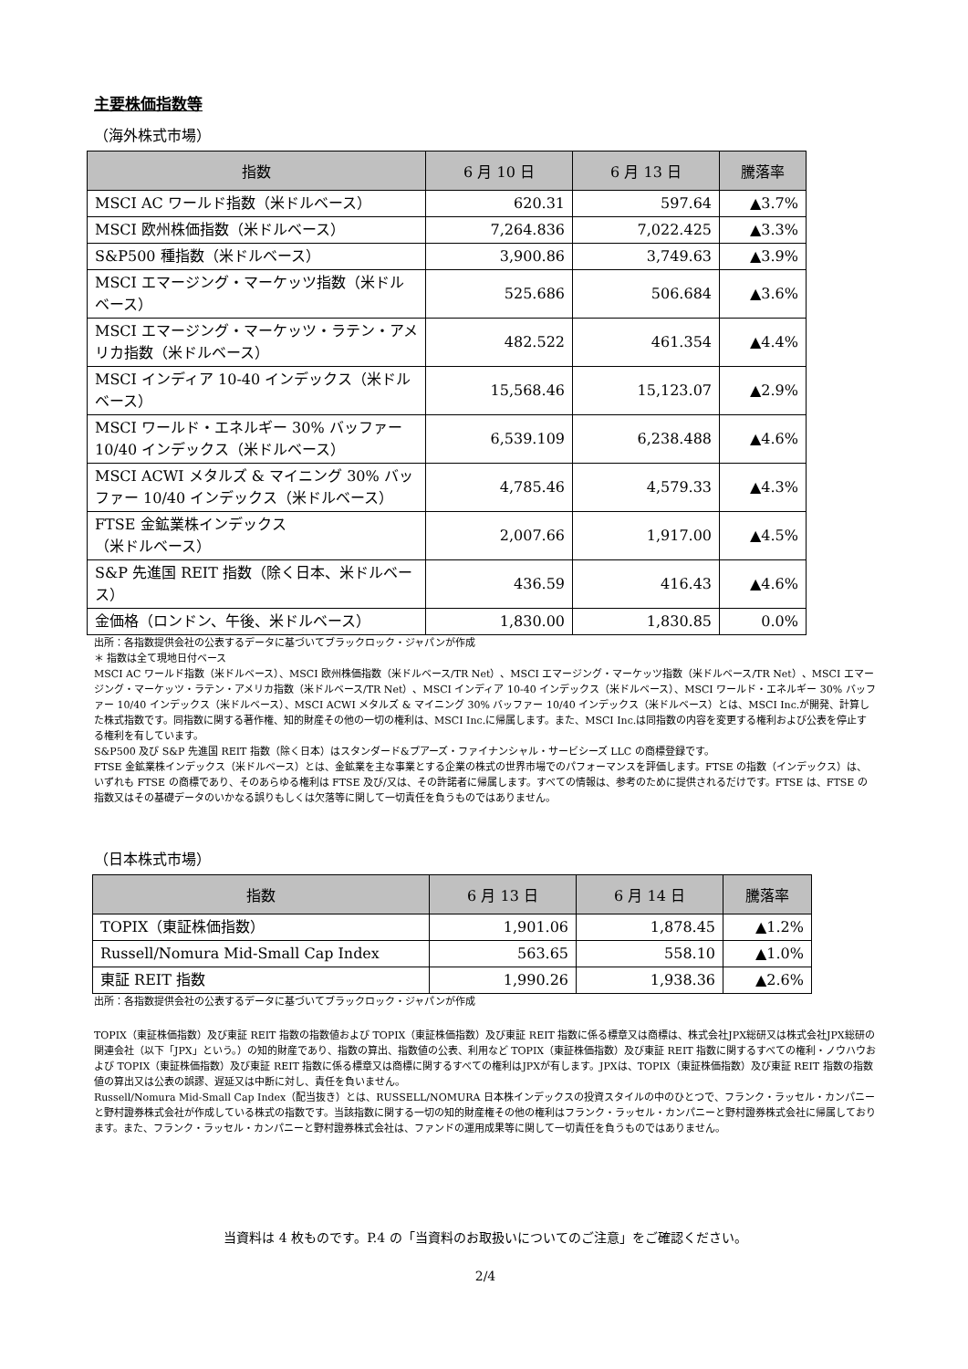主要株価指数等
（海外株式市場）
| 指数 | 6 月 10 日 | 6 月 13 日 | 騰落率 |
| --- | --- | --- | --- |
| MSCI AC ワールド指数（米ドルベース） | 620.31 | 597.64 | ▲3.7% |
| MSCI 欧州株価指数（米ドルベース） | 7,264.836 | 7,022.425 | ▲3.3% |
| S&P500 種指数（米ドルベース） | 3,900.86 | 3,749.63 | ▲3.9% |
| MSCI エマージング・マーケッツ指数（米ドルベース） | 525.686 | 506.684 | ▲3.6% |
| MSCI エマージング・マーケッツ・ラテン・アメリカ指数（米ドルベース） | 482.522 | 461.354 | ▲4.4% |
| MSCI インディア 10-40 インデックス（米ドルベース） | 15,568.46 | 15,123.07 | ▲2.9% |
| MSCI ワールド・エネルギー 30% バッファー 10/40 インデックス（米ドルベース） | 6,539.109 | 6,238.488 | ▲4.6% |
| MSCI ACWI メタルズ & マイニング 30% バッファー 10/40 インデックス（米ドルベース） | 4,785.46 | 4,579.33 | ▲4.3% |
| FTSE 金鉱業株インデックス （米ドルベース） | 2,007.66 | 1,917.00 | ▲4.5% |
| S&P 先進国 REIT 指数（除く日本、米ドルベース） | 436.59 | 416.43 | ▲4.6% |
| 金価格（ロンドン、午後、米ドルベース） | 1,830.00 | 1,830.85 | 0.0% |
出所：各指数提供会社の公表するデータに基づいてブラックロック・ジャパンが作成
＊ 指数は全て現地日付ベース
MSCI AC ワールド指数（米ドルベース）、MSCI 欧州株価指数（米ドルベース/TR Net）、MSCI エマージング・マーケッツ指数（米ドルベース/TR Net）、MSCI エマージング・マーケッツ・ラテン・アメリカ指数（米ドルベース/TR Net）、MSCI インディア 10-40 インデックス（米ドルベース）、MSCI ワールド・エネルギー 30% バッファー 10/40 インデックス（米ドルベース）、MSCI ACWI メタルズ & マイニング 30% バッファー 10/40 インデックス（米ドルベース）とは、MSCI Inc.が開発、計算した株式指数です。同指数に関する著作権、知的財産その他の一切の権利は、MSCI Inc.に帰属します。また、MSCI Inc.は同指数の内容を変更する権利および公表を停止する権利を有しています。
S&P500 及び S&P 先進国 REIT 指数（除く日本）はスタンダード&プアーズ・ファイナンシャル・サービシーズ LLC の商標登録です。
FTSE 金鉱業株インデックス（米ドルベース）とは、金鉱業を主な事業とする企業の株式の世界市場でのパフォーマンスを評価します。FTSE の指数（インデックス）は、いずれも FTSE の商標であり、そのあらゆる権利は FTSE 及び/又は、その許諾者に帰属します。すべての情報は、参考のために提供されるだけです。FTSE は、FTSE の指数又はその基礎データのいかなる誤りもしくは欠落等に関して一切責任を負うものではありません。
（日本株式市場）
| 指数 | 6 月 13 日 | 6 月 14 日 | 騰落率 |
| --- | --- | --- | --- |
| TOPIX（東証株価指数） | 1,901.06 | 1,878.45 | ▲1.2% |
| Russell/Nomura Mid-Small Cap Index | 563.65 | 558.10 | ▲1.0% |
| 東証 REIT 指数 | 1,990.26 | 1,938.36 | ▲2.6% |
出所：各指数提供会社の公表するデータに基づいてブラックロック・ジャパンが作成
TOPIX（東証株価指数）及び東証 REIT 指数の指数値および TOPIX（東証株価指数）及び東証 REIT 指数に係る標章又は商標は、株式会社JPX総研又は株式会社JPX総研の関連会社（以下「JPX」という。）の知的財産であり、指数の算出、指数値の公表、利用など TOPIX（東証株価指数）及び東証 REIT 指数に関するすべての権利・ノウハウおよび TOPIX（東証株価指数）及び東証 REIT 指数に係る標章又は商標に関するすべての権利はJPXが有します。JPXは、TOPIX（東証株価指数）及び東証 REIT 指数の指数値の算出又は公表の誤謬、遅延又は中断に対し、責任を負いません。
Russell/Nomura Mid-Small Cap Index（配当抜き）とは、RUSSELL/NOMURA 日本株インデックスの投資スタイルの中のひとつで、フランク・ラッセル・カンパニーと野村證券株式会社が作成している株式の指数です。当該指数に関する一切の知的財産権その他の権利はフランク・ラッセル・カンパニーと野村證券株式会社に帰属しております。また、フランク・ラッセル・カンパニーと野村證券株式会社は、ファンドの運用成果等に関して一切責任を負うものではありません。
当資料は 4 枚ものです。P.4 の「当資料のお取扱いについてのご注意」をご確認ください。
2/4